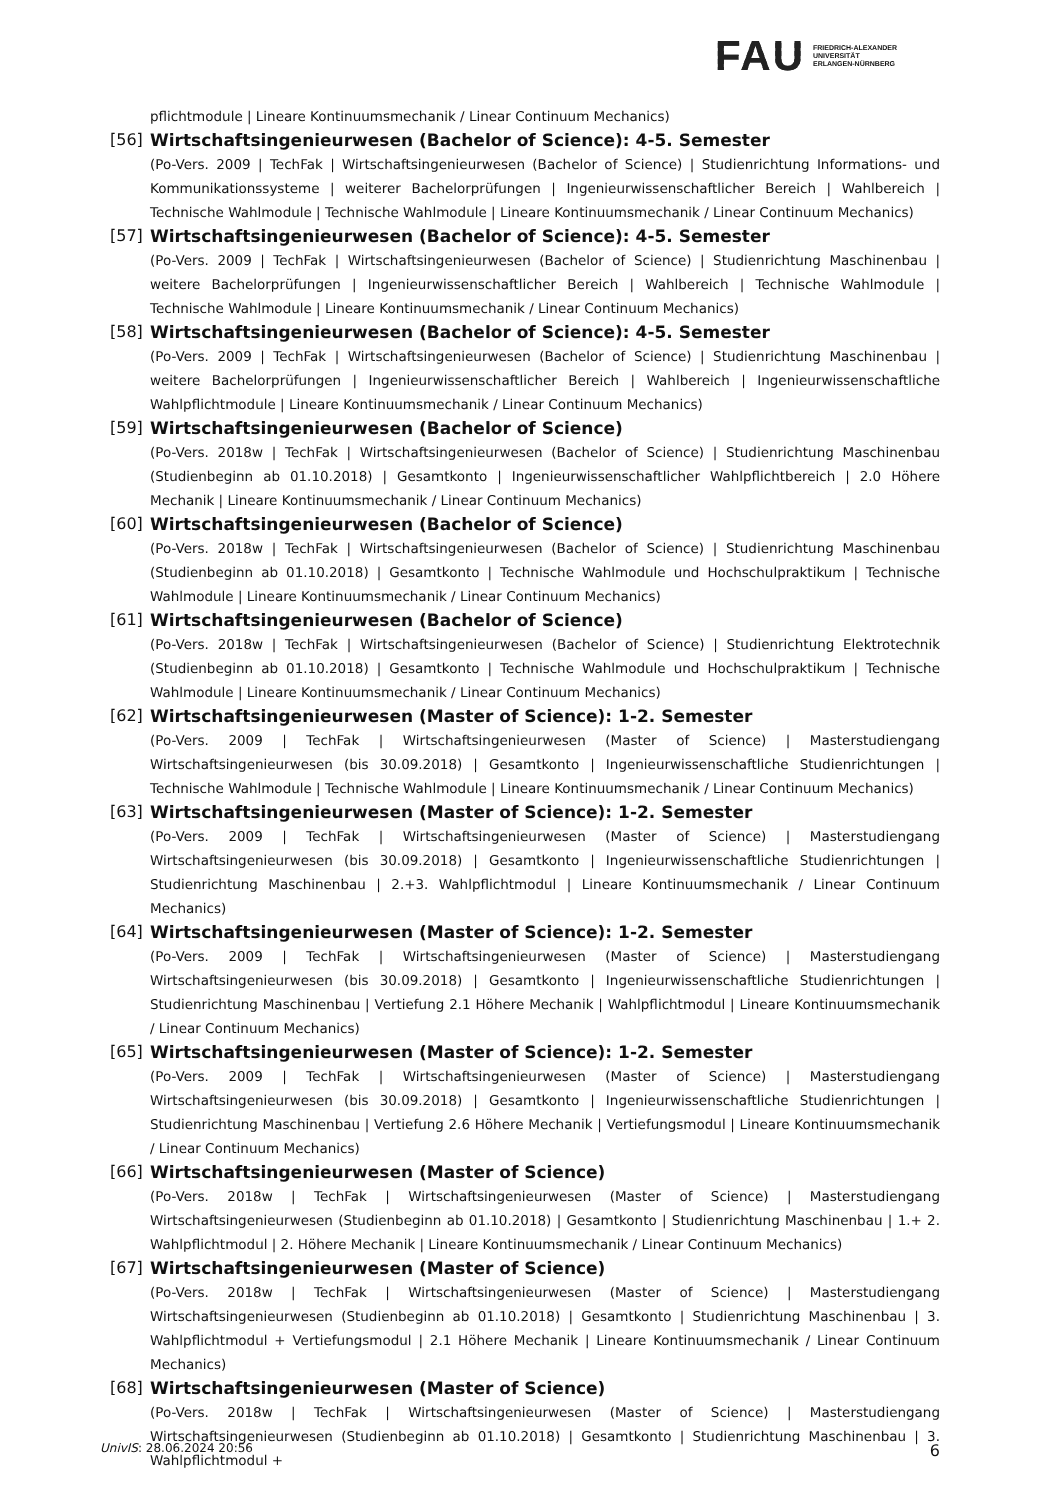FAU
FRIEDRICH-ALEXANDER
UNIVERSITÄT
ERLANGEN-NÜRNBERG
pflichtmodule | Lineare Kontinuumsmechanik / Linear Continuum Mechanics)
[56]
Wirtschaftsingenieurwesen (Bachelor of Science): 4-5. Semester
(Po-Vers. 2009 | TechFak | Wirtschaftsingenieurwesen (Bachelor of Science) | Studienrichtung Informations- und Kommunikationssysteme | weiterer Bachelorprüfungen | Ingenieurwissenschaftlicher Bereich | Wahlbereich | Technische Wahlmodule | Technische Wahlmodule | Lineare Kontinuumsmechanik / Linear Continuum Mechanics)
[57]
Wirtschaftsingenieurwesen (Bachelor of Science): 4-5. Semester
(Po-Vers. 2009 | TechFak | Wirtschaftsingenieurwesen (Bachelor of Science) | Studienrichtung Maschinenbau | weitere Bachelorprüfungen | Ingenieurwissenschaftlicher Bereich | Wahlbereich | Technische Wahlmodule | Technische Wahlmodule | Lineare Kontinuumsmechanik / Linear Continuum Mechanics)
[58]
Wirtschaftsingenieurwesen (Bachelor of Science): 4-5. Semester
(Po-Vers. 2009 | TechFak | Wirtschaftsingenieurwesen (Bachelor of Science) | Studienrichtung Maschinenbau | weitere Bachelorprüfungen | Ingenieurwissenschaftlicher Bereich | Wahlbereich | Ingenieurwissenschaftliche Wahlpflichtmodule | Lineare Kontinuumsmechanik / Linear Continuum Mechanics)
[59]
Wirtschaftsingenieurwesen (Bachelor of Science)
(Po-Vers. 2018w | TechFak | Wirtschaftsingenieurwesen (Bachelor of Science) | Studienrichtung Maschinenbau (Studienbeginn ab 01.10.2018) | Gesamtkonto | Ingenieurwissenschaftlicher Wahlpflichtbereich | 2.0 Höhere Mechanik | Lineare Kontinuumsmechanik / Linear Continuum Mechanics)
[60]
Wirtschaftsingenieurwesen (Bachelor of Science)
(Po-Vers. 2018w | TechFak | Wirtschaftsingenieurwesen (Bachelor of Science) | Studienrichtung Maschinenbau (Studienbeginn ab 01.10.2018) | Gesamtkonto | Technische Wahlmodule und Hochschulpraktikum | Technische Wahlmodule | Lineare Kontinuumsmechanik / Linear Continuum Mechanics)
[61]
Wirtschaftsingenieurwesen (Bachelor of Science)
(Po-Vers. 2018w | TechFak | Wirtschaftsingenieurwesen (Bachelor of Science) | Studienrichtung Elektrotechnik (Studienbeginn ab 01.10.2018) | Gesamtkonto | Technische Wahlmodule und Hochschulpraktikum | Technische Wahlmodule | Lineare Kontinuumsmechanik / Linear Continuum Mechanics)
[62]
Wirtschaftsingenieurwesen (Master of Science): 1-2. Semester
(Po-Vers. 2009 | TechFak | Wirtschaftsingenieurwesen (Master of Science) | Masterstudiengang Wirtschaftsingenieurwesen (bis 30.09.2018) | Gesamtkonto | Ingenieurwissenschaftliche Studienrichtungen | Technische Wahlmodule | Technische Wahlmodule | Lineare Kontinuumsmechanik / Linear Continuum Mechanics)
[63]
Wirtschaftsingenieurwesen (Master of Science): 1-2. Semester
(Po-Vers. 2009 | TechFak | Wirtschaftsingenieurwesen (Master of Science) | Masterstudiengang Wirtschaftsingenieurwesen (bis 30.09.2018) | Gesamtkonto | Ingenieurwissenschaftliche Studienrichtungen | Studienrichtung Maschinenbau | 2.+3. Wahlpflichtmodul | Lineare Kontinuumsmechanik / Linear Continuum Mechanics)
[64]
Wirtschaftsingenieurwesen (Master of Science): 1-2. Semester
(Po-Vers. 2009 | TechFak | Wirtschaftsingenieurwesen (Master of Science) | Masterstudiengang Wirtschaftsingenieurwesen (bis 30.09.2018) | Gesamtkonto | Ingenieurwissenschaftliche Studienrichtungen | Studienrichtung Maschinenbau | Vertiefung 2.1 Höhere Mechanik | Wahlpflichtmodul | Lineare Kontinuumsmechanik / Linear Continuum Mechanics)
[65]
Wirtschaftsingenieurwesen (Master of Science): 1-2. Semester
(Po-Vers. 2009 | TechFak | Wirtschaftsingenieurwesen (Master of Science) | Masterstudiengang Wirtschaftsingenieurwesen (bis 30.09.2018) | Gesamtkonto | Ingenieurwissenschaftliche Studienrichtungen | Studienrichtung Maschinenbau | Vertiefung 2.6 Höhere Mechanik | Vertiefungsmodul | Lineare Kontinuumsmechanik / Linear Continuum Mechanics)
[66]
Wirtschaftsingenieurwesen (Master of Science)
(Po-Vers. 2018w | TechFak | Wirtschaftsingenieurwesen (Master of Science) | Masterstudiengang Wirtschaftsingenieurwesen (Studienbeginn ab 01.10.2018) | Gesamtkonto | Studienrichtung Maschinenbau | 1.+ 2. Wahlpflichtmodul | 2. Höhere Mechanik | Lineare Kontinuumsmechanik / Linear Continuum Mechanics)
[67]
Wirtschaftsingenieurwesen (Master of Science)
(Po-Vers. 2018w | TechFak | Wirtschaftsingenieurwesen (Master of Science) | Masterstudiengang Wirtschaftsingenieurwesen (Studienbeginn ab 01.10.2018) | Gesamtkonto | Studienrichtung Maschinenbau | 3. Wahlpflichtmodul + Vertiefungsmodul | 2.1 Höhere Mechanik | Lineare Kontinuumsmechanik / Linear Continuum Mechanics)
[68]
Wirtschaftsingenieurwesen (Master of Science)
(Po-Vers. 2018w | TechFak | Wirtschaftsingenieurwesen (Master of Science) | Masterstudiengang Wirtschaftsingenieurwesen (Studienbeginn ab 01.10.2018) | Gesamtkonto | Studienrichtung Maschinenbau | 3. Wahlpflichtmodul +
UnivIS: 28.06.2024 20:56 6